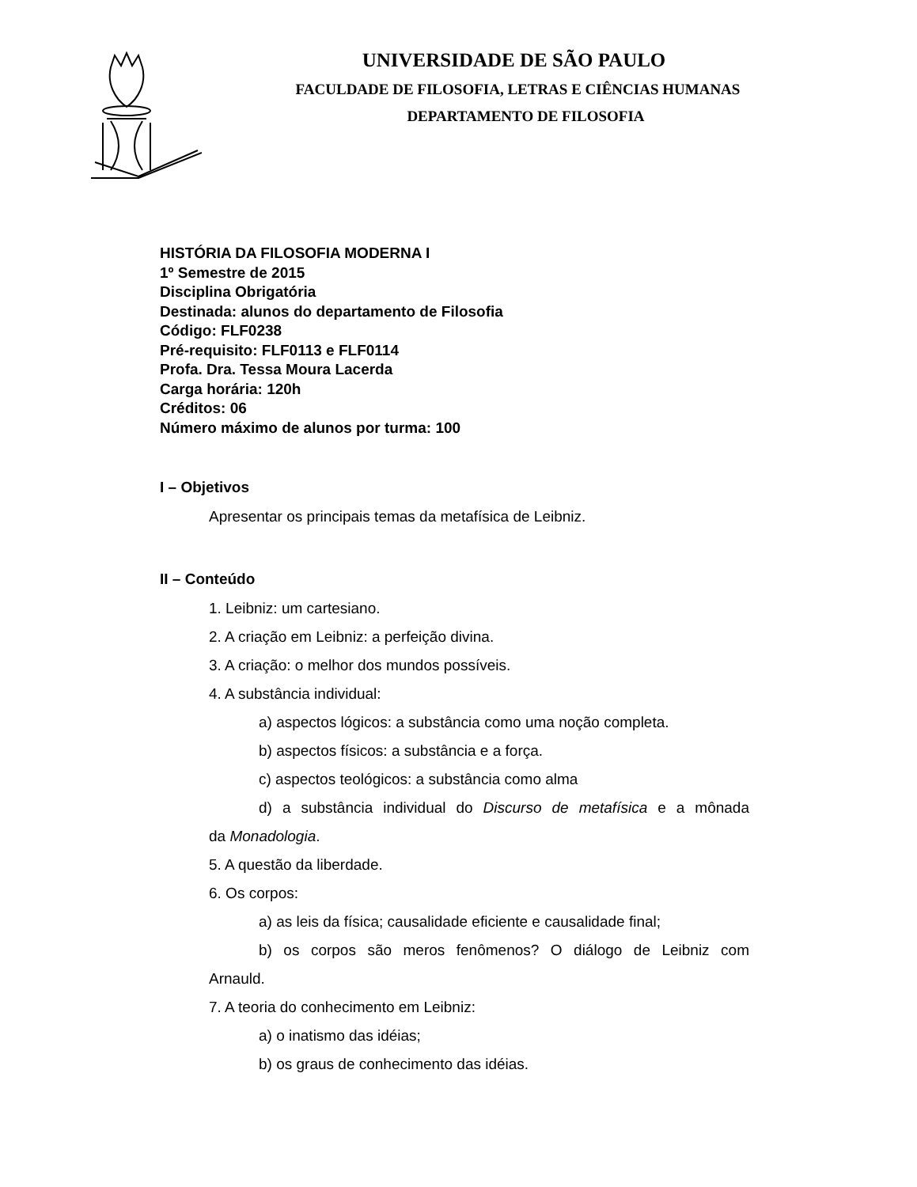UNIVERSIDADE DE SÃO PAULO
FACULDADE DE FILOSOFIA, LETRAS E CIÊNCIAS HUMANAS
DEPARTAMENTO DE FILOSOFIA
HISTÓRIA DA FILOSOFIA MODERNA I
1º Semestre de 2015
Disciplina Obrigatória
Destinada: alunos do departamento de Filosofia
Código: FLF0238
Pré-requisito: FLF0113 e FLF0114
Profa. Dra. Tessa Moura Lacerda
Carga horária: 120h
Créditos: 06
Número máximo de alunos por turma: 100
I – Objetivos
Apresentar os principais temas da metafísica de Leibniz.
II – Conteúdo
1. Leibniz: um cartesiano.
2. A criação em Leibniz: a perfeição divina.
3. A criação: o melhor dos mundos possíveis.
4. A substância individual:
a) aspectos lógicos: a substância como uma noção completa.
b) aspectos físicos: a substância e a força.
c) aspectos teológicos: a substância como alma
d) a substância individual do Discurso de metafísica e a mônada
da Monadologia.
5. A questão da liberdade.
6. Os corpos:
a) as leis da física; causalidade eficiente e causalidade final;
b) os corpos são meros fenômenos? O diálogo de Leibniz com
Arnauld.
7. A teoria do conhecimento em Leibniz:
a) o inatismo das idéias;
b) os graus de conhecimento das idéias.